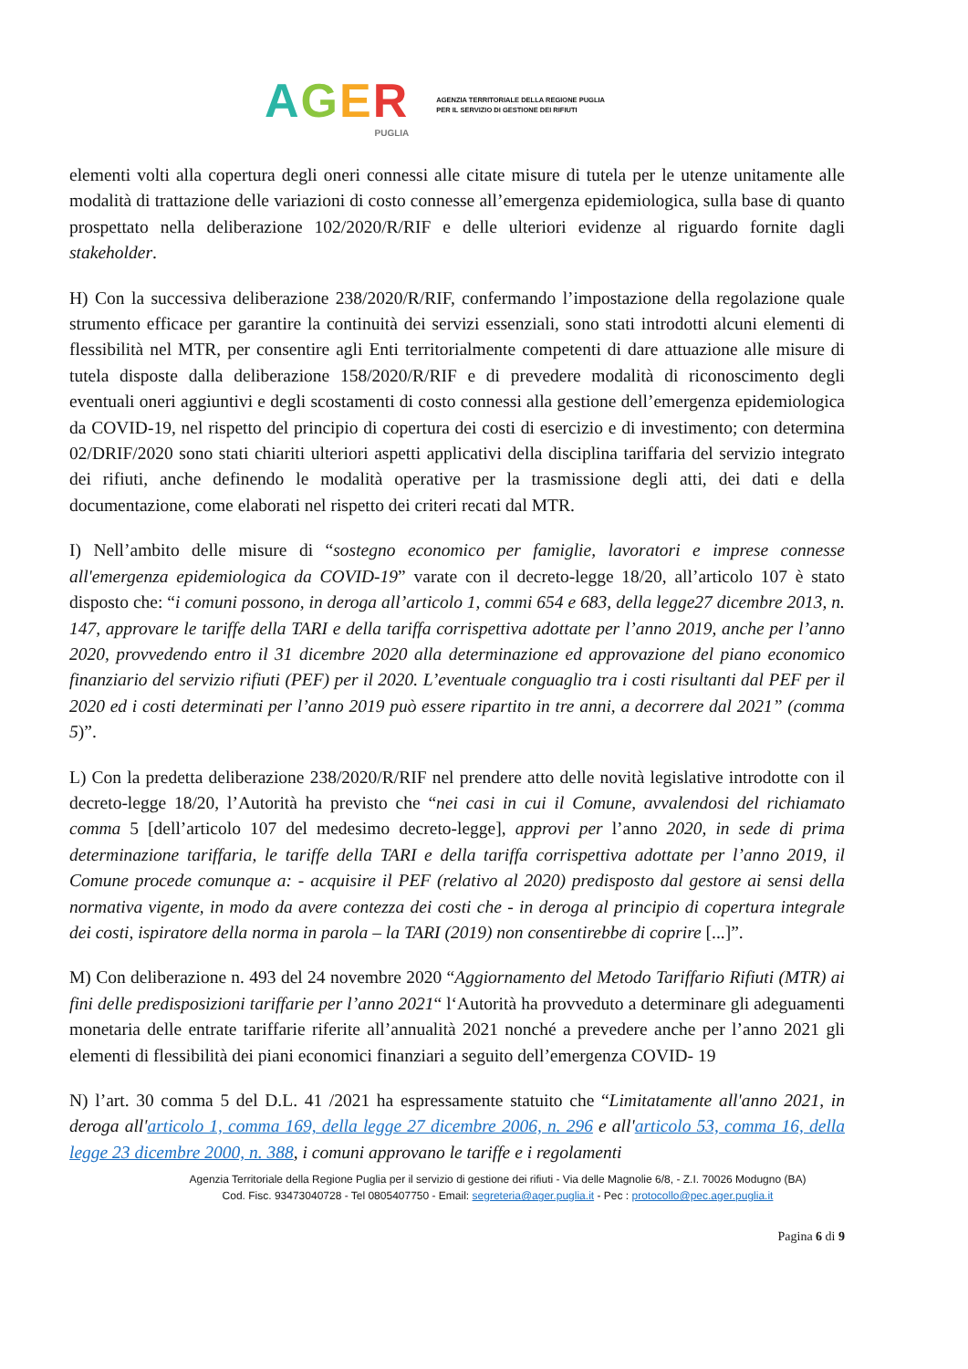AGER
PUGLIA
AGENZIA TERRITORIALE DELLA REGIONE PUGLIA
PER IL SERVIZIO DI GESTIONE DEI RIFIUTI
elementi volti alla copertura degli oneri connessi alle citate misure di tutela per le utenze unitamente alle modalità di trattazione delle variazioni di costo connesse all’emergenza epidemiologica, sulla base di quanto prospettato nella deliberazione 102/2020/R/RIF e delle ulteriori evidenze al riguardo fornite dagli stakeholder.
H) Con la successiva deliberazione 238/2020/R/RIF, confermando l’impostazione della regolazione quale strumento efficace per garantire la continuità dei servizi essenziali, sono stati introdotti alcuni elementi di flessibilità nel MTR, per consentire agli Enti territorialmente competenti di dare attuazione alle misure di tutela disposte dalla deliberazione 158/2020/R/RIF e di prevedere modalità di riconoscimento degli eventuali oneri aggiuntivi e degli scostamenti di costo connessi alla gestione dell’emergenza epidemiologica da COVID-19, nel rispetto del principio di copertura dei costi di esercizio e di investimento; con determina 02/DRIF/2020 sono stati chiariti ulteriori aspetti applicativi della disciplina tariffaria del servizio integrato dei rifiuti, anche definendo le modalità operative per la trasmissione degli atti, dei dati e della documentazione, come elaborati nel rispetto dei criteri recati dal MTR.
I) Nell’ambito delle misure di “sostegno economico per famiglie, lavoratori e imprese connesse all'emergenza epidemiologica da COVID-19” varate con il decreto-legge 18/20, all’articolo 107 è stato disposto che: “i comuni possono, in deroga all’articolo 1, commi 654 e 683, della legge27 dicembre 2013, n. 147, approvare le tariffe della TARI e della tariffa corrispettiva adottate per l’anno 2019, anche per l’anno 2020, provvedendo entro il 31 dicembre 2020 alla determinazione ed approvazione del piano economico finanziario del servizio rifiuti (PEF) per il 2020. L’eventuale conguaglio tra i costi risultanti dal PEF per il 2020 ed i costi determinati per l’anno 2019 può essere ripartito in tre anni, a decorrere dal 2021” (comma 5)”.
L) Con la predetta deliberazione 238/2020/R/RIF nel prendere atto delle novità legislative introdotte con il decreto-legge 18/20, l’Autorità ha previsto che “nei casi in cui il Comune, avvalendosi del richiamato comma 5 [dell’articolo 107 del medesimo decreto-legge], approvi per l’anno 2020, in sede di prima determinazione tariffaria, le tariffe della TARI e della tariffa corrispettiva adottate per l’anno 2019, il Comune procede comunque a: - acquisire il PEF (relativo al 2020) predisposto dal gestore ai sensi della normativa vigente, in modo da avere contezza dei costi che - in deroga al principio di copertura integrale dei costi, ispiratore della norma in parola – la TARI (2019) non consentirebbe di coprire [...]”.
M) Con deliberazione n. 493 del 24 novembre 2020 “Aggiornamento del Metodo Tariffario Rifiuti (MTR) ai fini delle predisposizioni tariffarie per l’anno 2021“ l‘Autorità ha provveduto a determinare gli adeguamenti monetaria delle entrate tariffarie riferite all’annualità 2021 nonché a prevedere anche per l’anno 2021 gli elementi di flessibilità dei piani economici finanziari a seguito dell’emergenza COVID- 19
N) l’art. 30 comma 5 del D.L. 41 /2021 ha espressamente statuito che “Limitatamente all'anno 2021, in deroga all'articolo 1, comma 169, della legge 27 dicembre 2006, n. 296 e all'articolo 53, comma 16, della legge 23 dicembre 2000, n. 388, i comuni approvano le tariffe e i regolamenti
Agenzia Territoriale della Regione Puglia per il servizio di gestione dei rifiuti - Via delle Magnolie 6/8, - Z.I. 70026 Modugno (BA)
Cod. Fisc. 93473040728 - Tel 0805407750 - Email: segreteria@ager.puglia.it - Pec : protocollo@pec.ager.puglia.it
Pagina 6 di 9